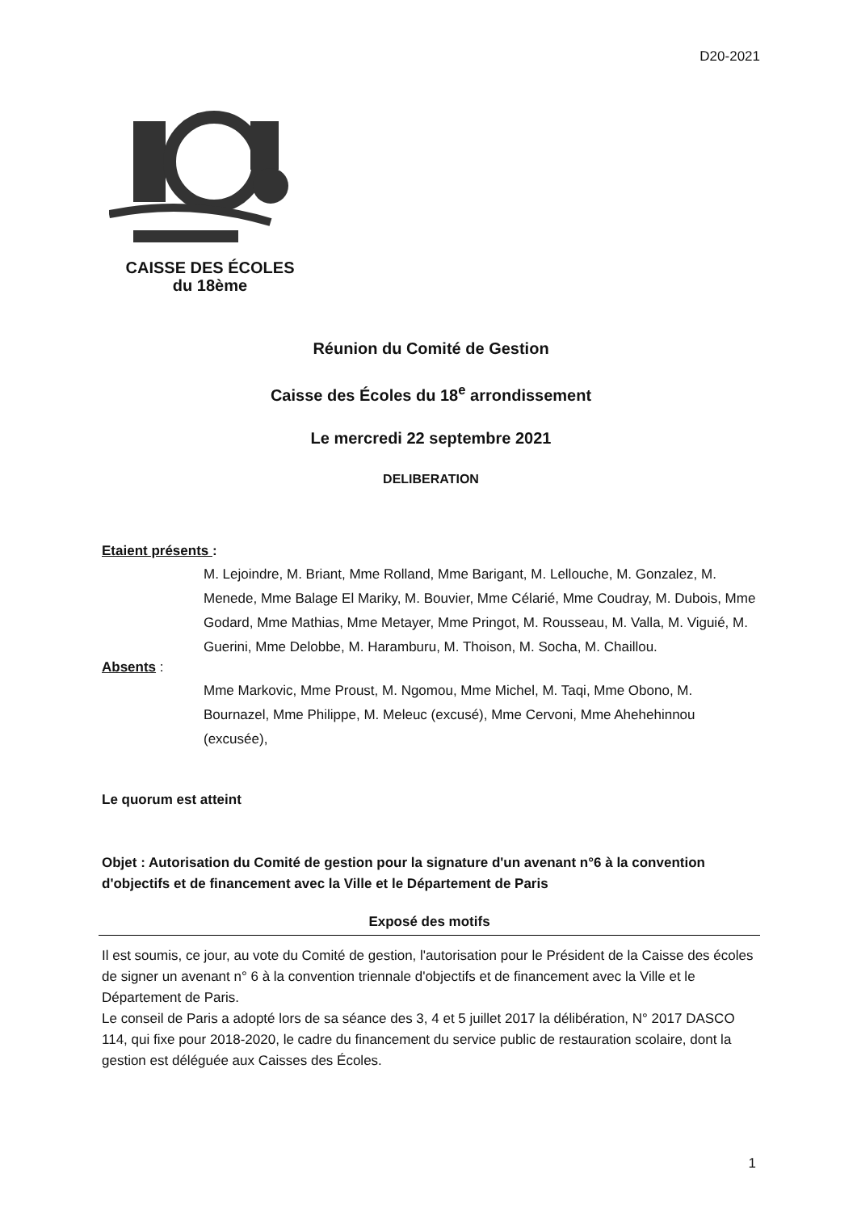D20-2021
CAISSE DES ÉCOLES
du 18ème
Réunion du Comité de Gestion
Caisse des Écoles du 18<sup>e</sup> arrondissement
Le mercredi 22 septembre 2021
DELIBERATION
Etaient présents :
M. Lejoindre, M. Briant, Mme Rolland, Mme Barigant, M. Lellouche, M. Gonzalez, M. Menede, Mme Balage El Mariky, M. Bouvier, Mme Célarié, Mme Coudray, M. Dubois, Mme Godard, Mme Mathias, Mme Metayer, Mme Pringot, M. Rousseau, M. Valla, M. Viguié, M. Guerini, Mme Delobbe, M. Haramburu, M. Thoison, M. Socha, M. Chaillou.
Absents :
Mme Markovic, Mme Proust, M. Ngomou, Mme Michel, M. Taqi, Mme Obono, M. Bournazel, Mme Philippe, M. Meleuc (excusé), Mme Cervoni, Mme Ahehehinnou (excusée),
Le quorum est atteint
Objet : Autorisation du Comité de gestion pour la signature d'un avenant n°6 à la convention d'objectifs et de financement avec la Ville et le Département de Paris
Exposé des motifs
Il est soumis, ce jour, au vote du Comité de gestion, l'autorisation pour le Président de la Caisse des écoles de signer un avenant n° 6 à la convention triennale d'objectifs et de financement avec la Ville et le Département de Paris.
Le conseil de Paris a adopté lors de sa séance des 3, 4 et 5 juillet 2017 la délibération, N° 2017 DASCO 114, qui fixe pour 2018-2020, le cadre du financement du service public de restauration scolaire, dont la gestion est déléguée aux Caisses des Écoles.
1